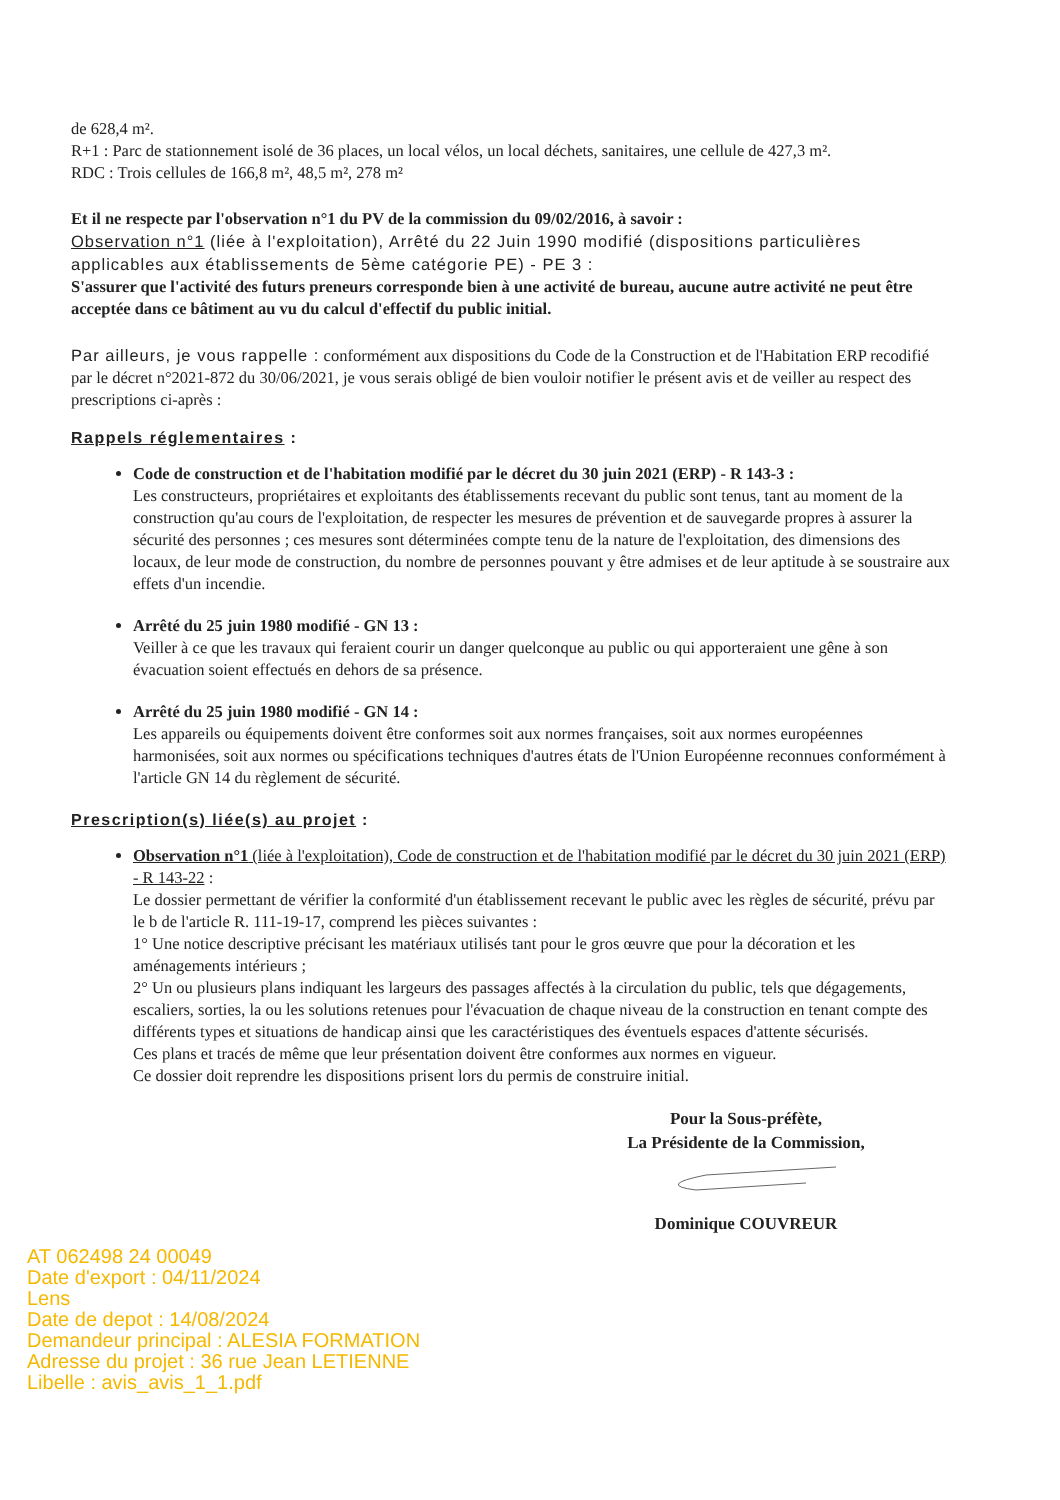de 628,4 m².
R+1 : Parc de stationnement isolé de 36 places, un local vélos, un local déchets, sanitaires, une cellule de 427,3 m².
RDC : Trois cellules de 166,8 m², 48,5 m², 278 m²
Et il ne respecte par l'observation n°1 du PV de la commission du 09/02/2016, à savoir :
Observation n°1 (liée à l'exploitation), Arrêté du 22 Juin 1990 modifié (dispositions particulières applicables aux établissements de 5ème catégorie PE) - PE 3 :
S'assurer que l'activité des futurs preneurs corresponde bien à une activité de bureau, aucune autre activité ne peut être acceptée dans ce bâtiment au vu du calcul d'effectif du public initial.
Par ailleurs, je vous rappelle : conformément aux dispositions du Code de la Construction et de l'Habitation ERP recodifié par le décret n°2021-872 du 30/06/2021, je vous serais obligé de bien vouloir notifier le présent avis et de veiller au respect des prescriptions ci-après :
Rappels réglementaires :
Code de construction et de l'habitation modifié par le décret du 30 juin 2021 (ERP) - R 143-3 :
Les constructeurs, propriétaires et exploitants des établissements recevant du public sont tenus, tant au moment de la construction qu'au cours de l'exploitation, de respecter les mesures de prévention et de sauvegarde propres à assurer la sécurité des personnes ; ces mesures sont déterminées compte tenu de la nature de l'exploitation, des dimensions des locaux, de leur mode de construction, du nombre de personnes pouvant y être admises et de leur aptitude à se soustraire aux effets d'un incendie.
Arrêté du 25 juin 1980 modifié - GN 13 :
Veiller à ce que les travaux qui feraient courir un danger quelconque au public ou qui apporteraient une gêne à son évacuation soient effectués en dehors de sa présence.
Arrêté du 25 juin 1980 modifié - GN 14 :
Les appareils ou équipements doivent être conformes soit aux normes françaises, soit aux normes européennes harmonisées, soit aux normes ou spécifications techniques d'autres états de l'Union Européenne reconnues conformément à l'article GN 14 du règlement de sécurité.
Prescription(s) liée(s) au projet :
Observation n°1 (liée à l'exploitation), Code de construction et de l'habitation modifié par le décret du 30 juin 2021 (ERP) - R 143-22 :
Le dossier permettant de vérifier la conformité d'un établissement recevant le public avec les règles de sécurité, prévu par le b de l'article R. 111-19-17, comprend les pièces suivantes :
1° Une notice descriptive précisant les matériaux utilisés tant pour le gros œuvre que pour la décoration et les aménagements intérieurs ;
2° Un ou plusieurs plans indiquant les largeurs des passages affectés à la circulation du public, tels que dégagements, escaliers, sorties, la ou les solutions retenues pour l'évacuation de chaque niveau de la construction en tenant compte des différents types et situations de handicap ainsi que les caractéristiques des éventuels espaces d'attente sécurisés.
Ces plans et tracés de même que leur présentation doivent être conformes aux normes en vigueur.
Ce dossier doit reprendre les dispositions prisent lors du permis de construire initial.
Pour la Sous-préfète,
La Présidente de la Commission,
Dominique COUVREUR
AT 062498 24 00049
Date d'export : 04/11/2024
Lens
Date de depot : 14/08/2024
Demandeur principal : ALESIA FORMATION
Adresse du projet : 36 rue Jean LETIENNE
Libelle : avis_avis_1_1.pdf